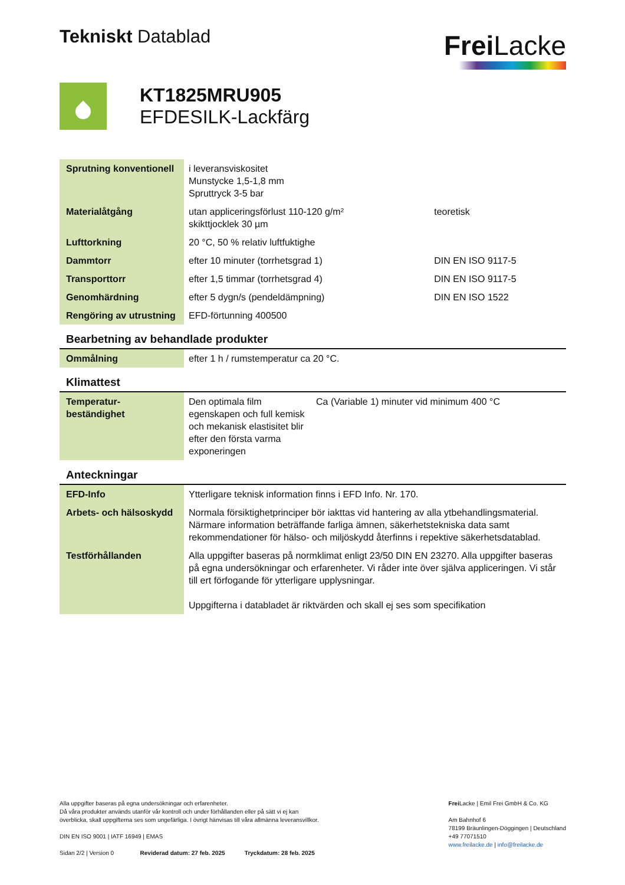Tekniskt Datablad
Frei Lacke
KT1825MRU905
EFDESILK-Lackfärg
| Sprutning konventionell | i leveransviskositet Munstycke 1,5-1,8 mm Spruttryck 3-5 bar | |
| Materialåtgång | utan appliceringsförlust 110-120 g/m² skikttjocklek 30 µm | teoretisk |
| Lufttorkning | 20 °C, 50 % relativ luftfuktighe | |
| Dammtorr | efter 10 minuter (torrhetsgrad 1) | DIN EN ISO 9117-5 |
| Transporttorr | efter 1,5 timmar (torrhetsgrad 4) | DIN EN ISO 9117-5 |
| Genomhärdning | efter 5 dygn/s (pendeldämpning) | DIN EN ISO 1522 |
| Rengöring av utrustning | EFD-förtunning 400500 | |
Bearbetning av behandlade produkter
| Ommålning | efter 1 h / rumstemperatur ca 20 °C. |
Klimattest
| Temperatur- beständighet | Den optimala film egenskapen och full kemisk och mekanisk elastisitet blir efter den första varma exponeringen | Ca (Variable 1) minuter vid minimum 400 °C |
Anteckningar
| EFD-Info | Ytterligare teknisk information finns i EFD Info. Nr. 170. |
| Arbets- och hälsoskydd | Normala försiktighetprinciper bör iakttas vid hantering av alla ytbehandlingsmaterial. Närmare information beträffande farliga ämnen, säkerhetstekniska data samt rekommendationer för hälso- och miljöskydd återfinns i repektive säkerhetsdatablad. |
| Testförhållanden | Alla uppgifter baseras på normklimat enligt 23/50 DIN EN 23270. Alla uppgifter baseras på egna undersökningar och erfarenheter. Vi råder inte över själva appliceringen. Vi står till ert förfogande för ytterligare upplysningar. Uppgifterna i databladet är riktvärden och skall ej ses som specifikation |
Alla uppgifter baseras på egna undersökningar och erfarenheter.
Då våra produkter används utanför vår kontroll och under förhållanden eller på sätt vi ej kan
överblicka, skall uppgifterna ses som ungefärliga. I övrigt hänvisas till våra allmänna leveransvillkor.
DIN EN ISO 9001 | IATF 16949 | EMAS
Sidan 2/2 | Version 0 Reviderad datum: 27 feb. 2025 Tryckdatum: 28 feb. 2025
Frei Lacke | Emil Frei GmbH & Co. KG
Am Bahnhof 6
78199 Bräunlingen-Döggingen | Deutschland
+49 77071510
www.freilacke.de | info@freilacke.de